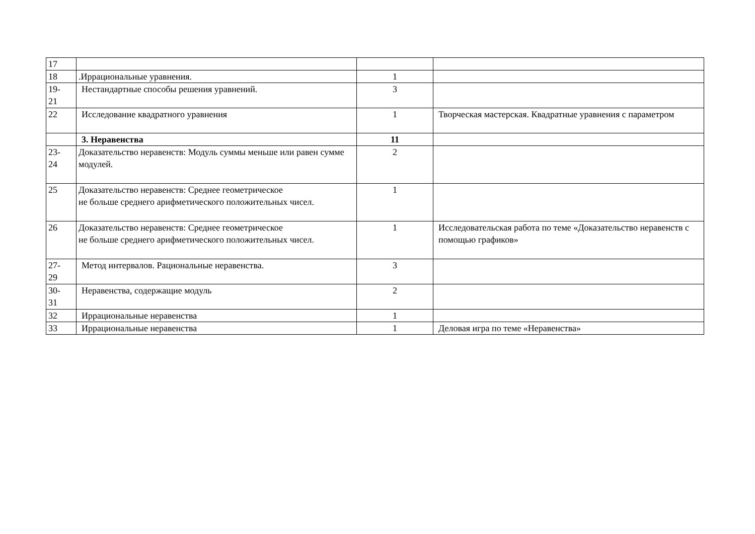| 17 | | | |
| 18 | .Иррациональные уравнения. | 1 | |
| 19- 21 | Нестандартные способы решения уравнений. | 3 | |
| 22 | Исследование квадратного уравнения | 1 | Творческая мастерская. Квадратные уравнения с параметром |
| | 3. Неравенства | 11 | |
| 23- 24 | Доказательство неравенств: Модуль суммы меньше или равен сумме модулей. | 2 | |
| 25 | Доказательство неравенств: Среднее геометрическое не больше среднего арифметического положительных чисел. | 1 | |
| 26 | Доказательство неравенств: Среднее геометрическое не больше среднего арифметического положительных чисел. | 1 | Исследовательская работа по теме «Доказательство неравенств с помощью графиков» |
| 27- 29 | Метод интервалов. Рациональные неравенства. | 3 | |
| 30- 31 | Неравенства, содержащие модуль | 2 | |
| 32 | Иррациональные неравенства | 1 | |
| 33 | Иррациональные неравенства | 1 | Деловая игра по теме «Неравенства» |